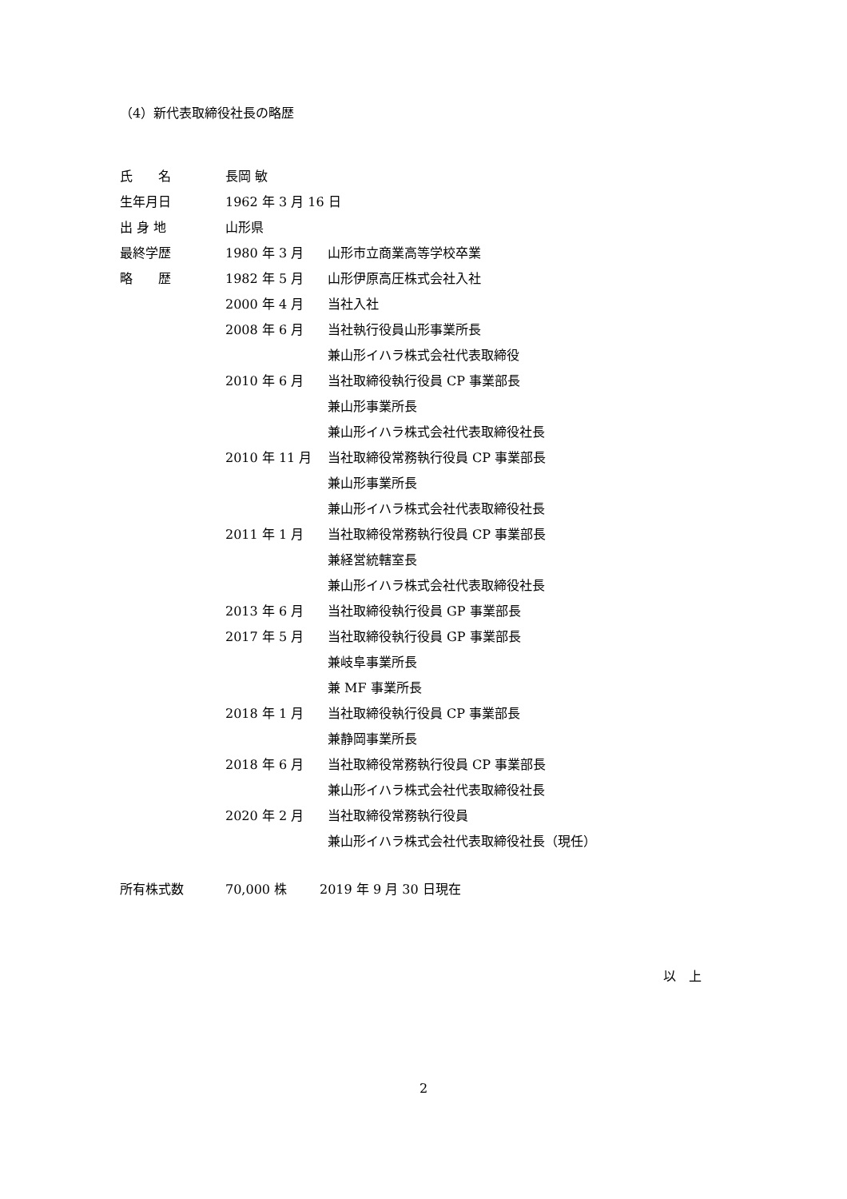（4）新代表取締役社長の略歴
| 氏 名 | 長岡 敏 | |
| 生年月日 | 1962 年 3 月 16 日 | |
| 出 身 地 | 山形県 | |
| 最終学歴 | 1980 年 3 月 | 山形市立商業高等学校卒業 |
| 略 歴 | 1982 年 5 月 | 山形伊原高圧株式会社入社 |
| | 2000 年 4 月 | 当社入社 |
| | 2008 年 6 月 | 当社執行役員山形事業所長 兼山形イハラ株式会社代表取締役 |
| | 2010 年 6 月 | 当社取締役執行役員 CP 事業部長 兼山形事業所長 兼山形イハラ株式会社代表取締役社長 |
| | 2010 年 11 月 | 当社取締役常務執行役員 CP 事業部長 兼山形事業所長 兼山形イハラ株式会社代表取締役社長 |
| | 2011 年 1 月 | 当社取締役常務執行役員 CP 事業部長 兼経営統轄室長 兼山形イハラ株式会社代表取締役社長 |
| | 2013 年 6 月 | 当社取締役執行役員 GP 事業部長 |
| | 2017 年 5 月 | 当社取締役執行役員 GP 事業部長 兼岐阜事業所長 兼 MF 事業所長 |
| | 2018 年 1 月 | 当社取締役執行役員 CP 事業部長 兼静岡事業所長 |
| | 2018 年 6 月 | 当社取締役常務執行役員 CP 事業部長 兼山形イハラ株式会社代表取締役社長 |
| | 2020 年 2 月 | 当社取締役常務執行役員 兼山形イハラ株式会社代表取締役社長（現任） |
所有株式数 70,000 株 2019 年 9 月 30 日現在
以　上
2